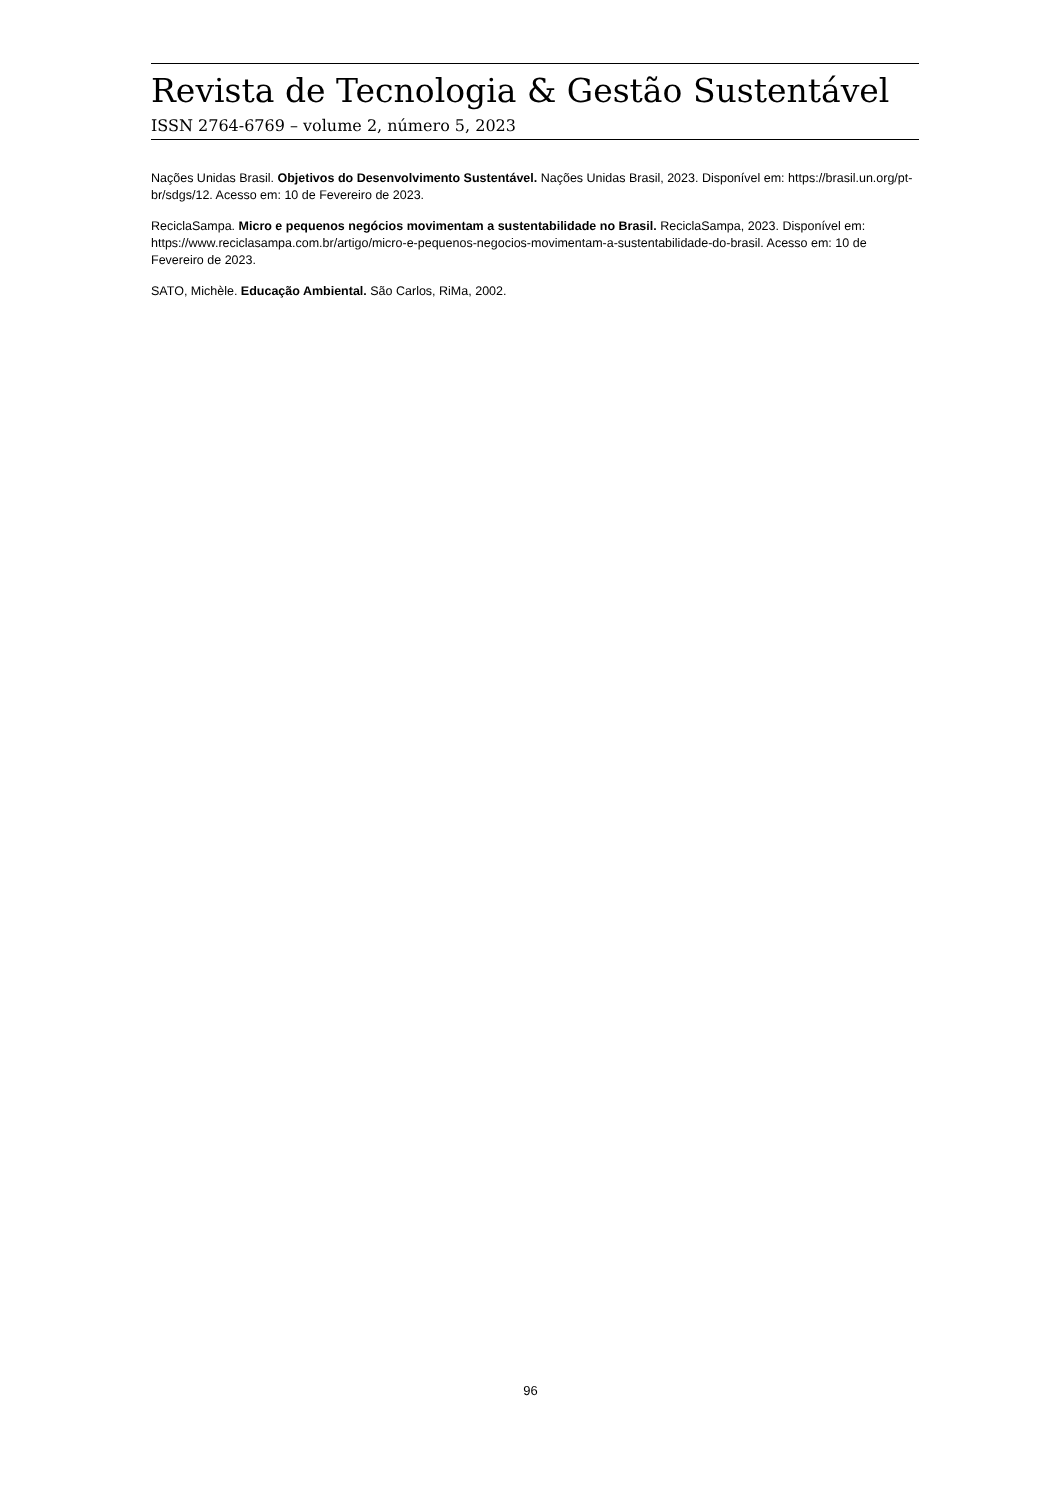Revista de Tecnologia & Gestão Sustentável
ISSN 2764-6769 – volume 2, número 5, 2023
Nações Unidas Brasil. Objetivos do Desenvolvimento Sustentável. Nações Unidas Brasil, 2023. Disponível em: https://brasil.un.org/pt-br/sdgs/12. Acesso em: 10 de Fevereiro de 2023.
ReciclaSampa. Micro e pequenos negócios movimentam a sustentabilidade no Brasil. ReciclaSampa, 2023. Disponível em: https://www.reciclasampa.com.br/artigo/micro-e-pequenos-negocios-movimentam-a-sustentabilidade-do-brasil. Acesso em: 10 de Fevereiro de 2023.
SATO, Michèle. Educação Ambiental. São Carlos, RiMa, 2002.
96